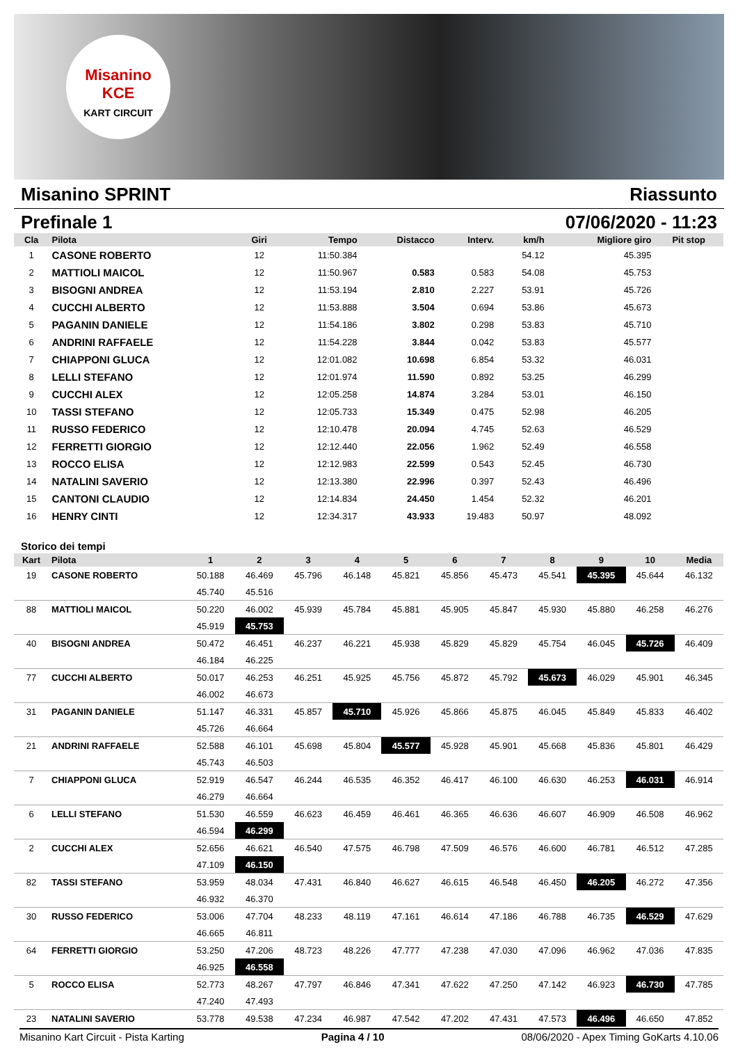Misanino
KCE
KART CIRCUIT
Misanino SPRINT Riassunto
Prefinale 1 07/06/2020 - 11:23
| Cla | Pilota | Giri | Tempo | Distacco | Interv. | km/h | Migliore giro | Pit stop |
| --- | --- | --- | --- | --- | --- | --- | --- | --- |
| 1 | CASONE ROBERTO | 12 | 11:50.384 | | | 54.12 | 45.395 | |
| 2 | MATTIOLI MAICOL | 12 | 11:50.967 | 0.583 | 0.583 | 54.08 | 45.753 | |
| 3 | BISOGNI ANDREA | 12 | 11:53.194 | 2.810 | 2.227 | 53.91 | 45.726 | |
| 4 | CUCCHI ALBERTO | 12 | 11:53.888 | 3.504 | 0.694 | 53.86 | 45.673 | |
| 5 | PAGANIN DANIELE | 12 | 11:54.186 | 3.802 | 0.298 | 53.83 | 45.710 | |
| 6 | ANDRINI RAFFAELE | 12 | 11:54.228 | 3.844 | 0.042 | 53.83 | 45.577 | |
| 7 | CHIAPPONI GLUCA | 12 | 12:01.082 | 10.698 | 6.854 | 53.32 | 46.031 | |
| 8 | LELLI STEFANO | 12 | 12:01.974 | 11.590 | 0.892 | 53.25 | 46.299 | |
| 9 | CUCCHI ALEX | 12 | 12:05.258 | 14.874 | 3.284 | 53.01 | 46.150 | |
| 10 | TASSI STEFANO | 12 | 12:05.733 | 15.349 | 0.475 | 52.98 | 46.205 | |
| 11 | RUSSO FEDERICO | 12 | 12:10.478 | 20.094 | 4.745 | 52.63 | 46.529 | |
| 12 | FERRETTI GIORGIO | 12 | 12:12.440 | 22.056 | 1.962 | 52.49 | 46.558 | |
| 13 | ROCCO ELISA | 12 | 12:12.983 | 22.599 | 0.543 | 52.45 | 46.730 | |
| 14 | NATALINI SAVERIO | 12 | 12:13.380 | 22.996 | 0.397 | 52.43 | 46.496 | |
| 15 | CANTONI CLAUDIO | 12 | 12:14.834 | 24.450 | 1.454 | 52.32 | 46.201 | |
| 16 | HENRY CINTI | 12 | 12:34.317 | 43.933 | 19.483 | 50.97 | 48.092 | |
Storico dei tempi
| Kart | Pilota | 1 | 2 | 3 | 4 | 5 | 6 | 7 | 8 | 9 | 10 | Media |
| --- | --- | --- | --- | --- | --- | --- | --- | --- | --- | --- | --- | --- |
| 19 | CASONE ROBERTO | 50.188 | 46.469 | 45.796 | 46.148 | 45.821 | 45.856 | 45.473 | 45.541 | 45.395 | 45.644 | 46.132 |
| | | 45.740 | 45.516 | | | | | | | | | |
| 88 | MATTIOLI MAICOL | 50.220 | 46.002 | 45.939 | 45.784 | 45.881 | 45.905 | 45.847 | 45.930 | 45.880 | 46.258 | 46.276 |
| | | 45.919 | 45.753 | | | | | | | | | |
| 40 | BISOGNI ANDREA | 50.472 | 46.451 | 46.237 | 46.221 | 45.938 | 45.829 | 45.829 | 45.754 | 46.045 | 45.726 | 46.409 |
| | | 46.184 | 46.225 | | | | | | | | | |
| 77 | CUCCHI ALBERTO | 50.017 | 46.253 | 46.251 | 45.925 | 45.756 | 45.872 | 45.792 | 45.673 | 46.029 | 45.901 | 46.345 |
| | | 46.002 | 46.673 | | | | | | | | | |
| 31 | PAGANIN DANIELE | 51.147 | 46.331 | 45.857 | 45.710 | 45.926 | 45.866 | 45.875 | 46.045 | 45.849 | 45.833 | 46.402 |
| | | 45.726 | 46.664 | | | | | | | | | |
| 21 | ANDRINI RAFFAELE | 52.588 | 46.101 | 45.698 | 45.804 | 45.577 | 45.928 | 45.901 | 45.668 | 45.836 | 45.801 | 46.429 |
| | | 45.743 | 46.503 | | | | | | | | | |
| 7 | CHIAPPONI GLUCA | 52.919 | 46.547 | 46.244 | 46.535 | 46.352 | 46.417 | 46.100 | 46.630 | 46.253 | 46.031 | 46.914 |
| | | 46.279 | 46.664 | | | | | | | | | |
| 6 | LELLI STEFANO | 51.530 | 46.559 | 46.623 | 46.459 | 46.461 | 46.365 | 46.636 | 46.607 | 46.909 | 46.508 | 46.962 |
| | | 46.594 | 46.299 | | | | | | | | | |
| 2 | CUCCHI ALEX | 52.656 | 46.621 | 46.540 | 47.575 | 46.798 | 47.509 | 46.576 | 46.600 | 46.781 | 46.512 | 47.285 |
| | | 47.109 | 46.150 | | | | | | | | | |
| 82 | TASSI STEFANO | 53.959 | 48.034 | 47.431 | 46.840 | 46.627 | 46.615 | 46.548 | 46.450 | 46.205 | 46.272 | 47.356 |
| | | 46.932 | 46.370 | | | | | | | | | |
| 30 | RUSSO FEDERICO | 53.006 | 47.704 | 48.233 | 48.119 | 47.161 | 46.614 | 47.186 | 46.788 | 46.735 | 46.529 | 47.629 |
| | | 46.665 | 46.811 | | | | | | | | | |
| 64 | FERRETTI GIORGIO | 53.250 | 47.206 | 48.723 | 48.226 | 47.777 | 47.238 | 47.030 | 47.096 | 46.962 | 47.036 | 47.835 |
| | | 46.925 | 46.558 | | | | | | | | | |
| 5 | ROCCO ELISA | 52.773 | 48.267 | 47.797 | 46.846 | 47.341 | 47.622 | 47.250 | 47.142 | 46.923 | 46.730 | 47.785 |
| | | 47.240 | 47.493 | | | | | | | | | |
| 23 | NATALINI SAVERIO | 53.778 | 49.538 | 47.234 | 46.987 | 47.542 | 47.202 | 47.431 | 47.573 | 46.496 | 46.650 | 47.852 |
Misanino Kart Circuit - Pista Karting Pagina 4 / 10 08/06/2020 - Apex Timing GoKarts 4.10.06